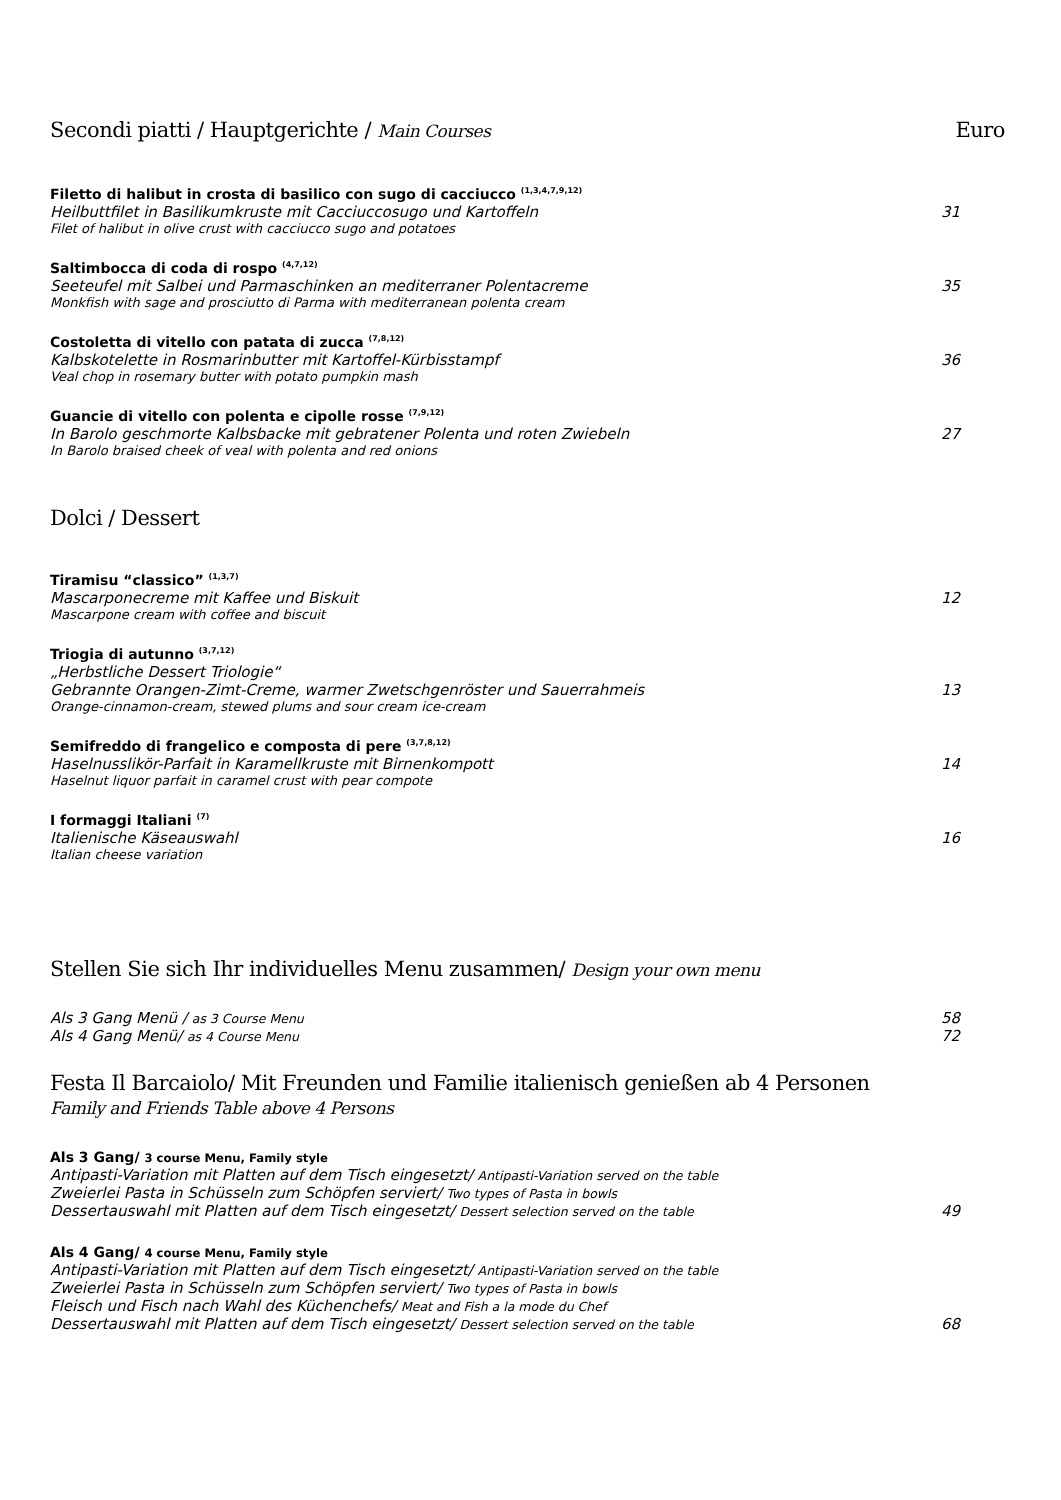Secondi piatti / Hauptgerichte / Main Courses
Euro
Filetto di halibut in crosta di basilico con sugo di cacciucco <sup>(1,3,4,7,9,12)</sup>
Heilbuttfilet in Basilikumkruste mit Cacciuccosugo und Kartoffeln 31
Filet of halibut in olive crust with cacciucco sugo and potatoes
Saltimbocca di coda di rospo <sup>(4,7,12)</sup>
Seeteufel mit Salbei und Parmaschinken an mediterraner Polentacreme 35
Monkfish with sage and prosciutto di Parma with mediterranean polenta cream
Costoletta di vitello con patata di zucca <sup>(7,8,12)</sup>
Kalbskotelette in Rosmarinbutter mit Kartoffel-Kürbisstampf 36
Veal chop in rosemary butter with potato pumpkin mash
Guancie di vitello con polenta e cipolle rosse <sup>(7,9,12)</sup>
In Barolo geschmorte Kalbsbacke mit gebratener Polenta und roten Zwiebeln 27
In Barolo braised cheek of veal with polenta and red onions
Dolci / Dessert
Tiramisu “classico” <sup>(1,3,7)</sup>
Mascarponecreme mit Kaffee und Biskuit 12
Mascarpone cream with coffee and biscuit
Triogia di autunno <sup>(3,7,12)</sup>
„Herbstliche Dessert Triologie“
Gebrannte Orangen-Zimt-Creme, warmer Zwetschgenröster und Sauerrahmeis 13
Orange-cinnamon-cream, stewed plums and sour cream ice-cream
Semifreddo di frangelico e composta di pere <sup>(3,7,8,12)</sup>
Haselnusslikör-Parfait in Karamellkruste mit Birnenkompott 14
Haselnut liquor parfait in caramel crust with pear compote
I formaggi Italiani <sup>(7)</sup>
Italienische Käseauswahl 16
Italian cheese variation
Stellen Sie sich Ihr individuelles Menu zusammen/ Design your own menu
Als 3 Gang Menü / as 3 Course Menu 58
Als 4 Gang Menü/ as 4 Course Menu 72
Festa Il Barcaiolo/ Mit Freunden und Familie italienisch genießen ab 4 Personen
Family and Friends Table above 4 Persons
Als 3 Gang/ 3 course Menu, Family style
Antipasti-Variation mit Platten auf dem Tisch eingesetzt/ Antipasti-Variation served on the table
Zweierlei Pasta in Schüsseln zum Schöpfen serviert/ Two types of Pasta in bowls
Dessertauswahl mit Platten auf dem Tisch eingesetzt/ Dessert selection served on the table 49
Als 4 Gang/ 4 course Menu, Family style
Antipasti-Variation mit Platten auf dem Tisch eingesetzt/ Antipasti-Variation served on the table
Zweierlei Pasta in Schüsseln zum Schöpfen serviert/ Two types of Pasta in bowls
Fleisch und Fisch nach Wahl des Küchenchefs/ Meat and Fish a la mode du Chef
Dessertauswahl mit Platten auf dem Tisch eingesetzt/ Dessert selection served on the table 68